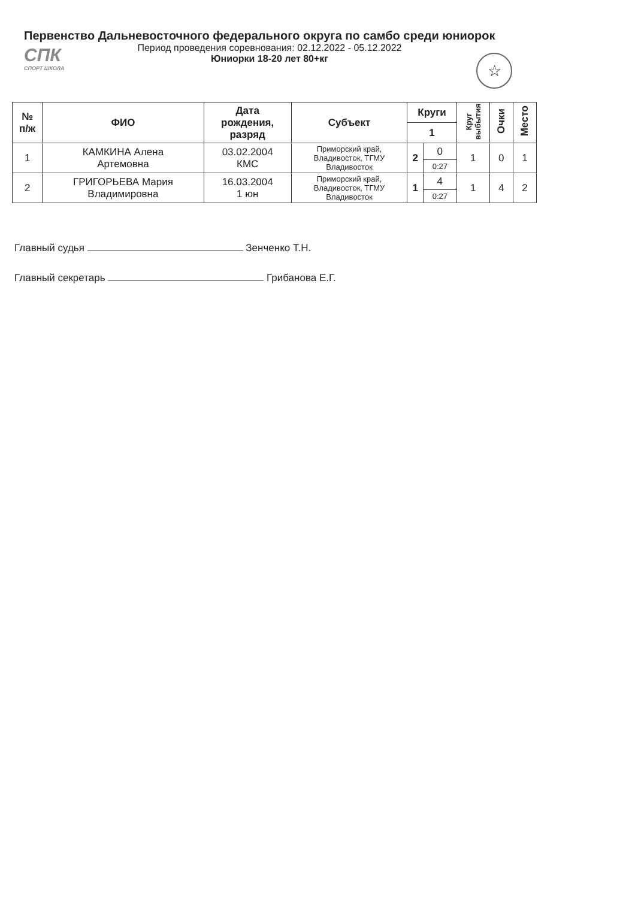Первенство Дальневосточного федерального округа по самбо среди юниорок
СПК
СПОРТ ШКОЛА
Период проведения соревнования: 02.12.2022 - 05.12.2022
Юниорки 18-20 лет 80+кг
☆
| № п/ж | ФИО | Дата рождения, разряд | Субъект | Круги | | Круг выбытия | Очки | Место |
| --- | --- | --- | --- | --- | --- | --- | --- | --- |
| | | | | 1 | | | | |
| 1 | КАМКИНА Алена Артемовна | 03.02.2004 КМС | Приморский край, Владивосток, ТГМУ Владивосток | 2 | 0 | 1 | 0 | 1 |
| | | | | | 0:27 | | | |
| 2 | ГРИГОРЬЕВА Мария Владимировна | 16.03.2004 1 юн | Приморский край, Владивосток, ТГМУ Владивосток | 1 | 4 | 1 | 4 | 2 |
| | | | | | 0:27 | | | |
Главный судья Зенченко Т.Н.
Главный секретарь Грибанова Е.Г.